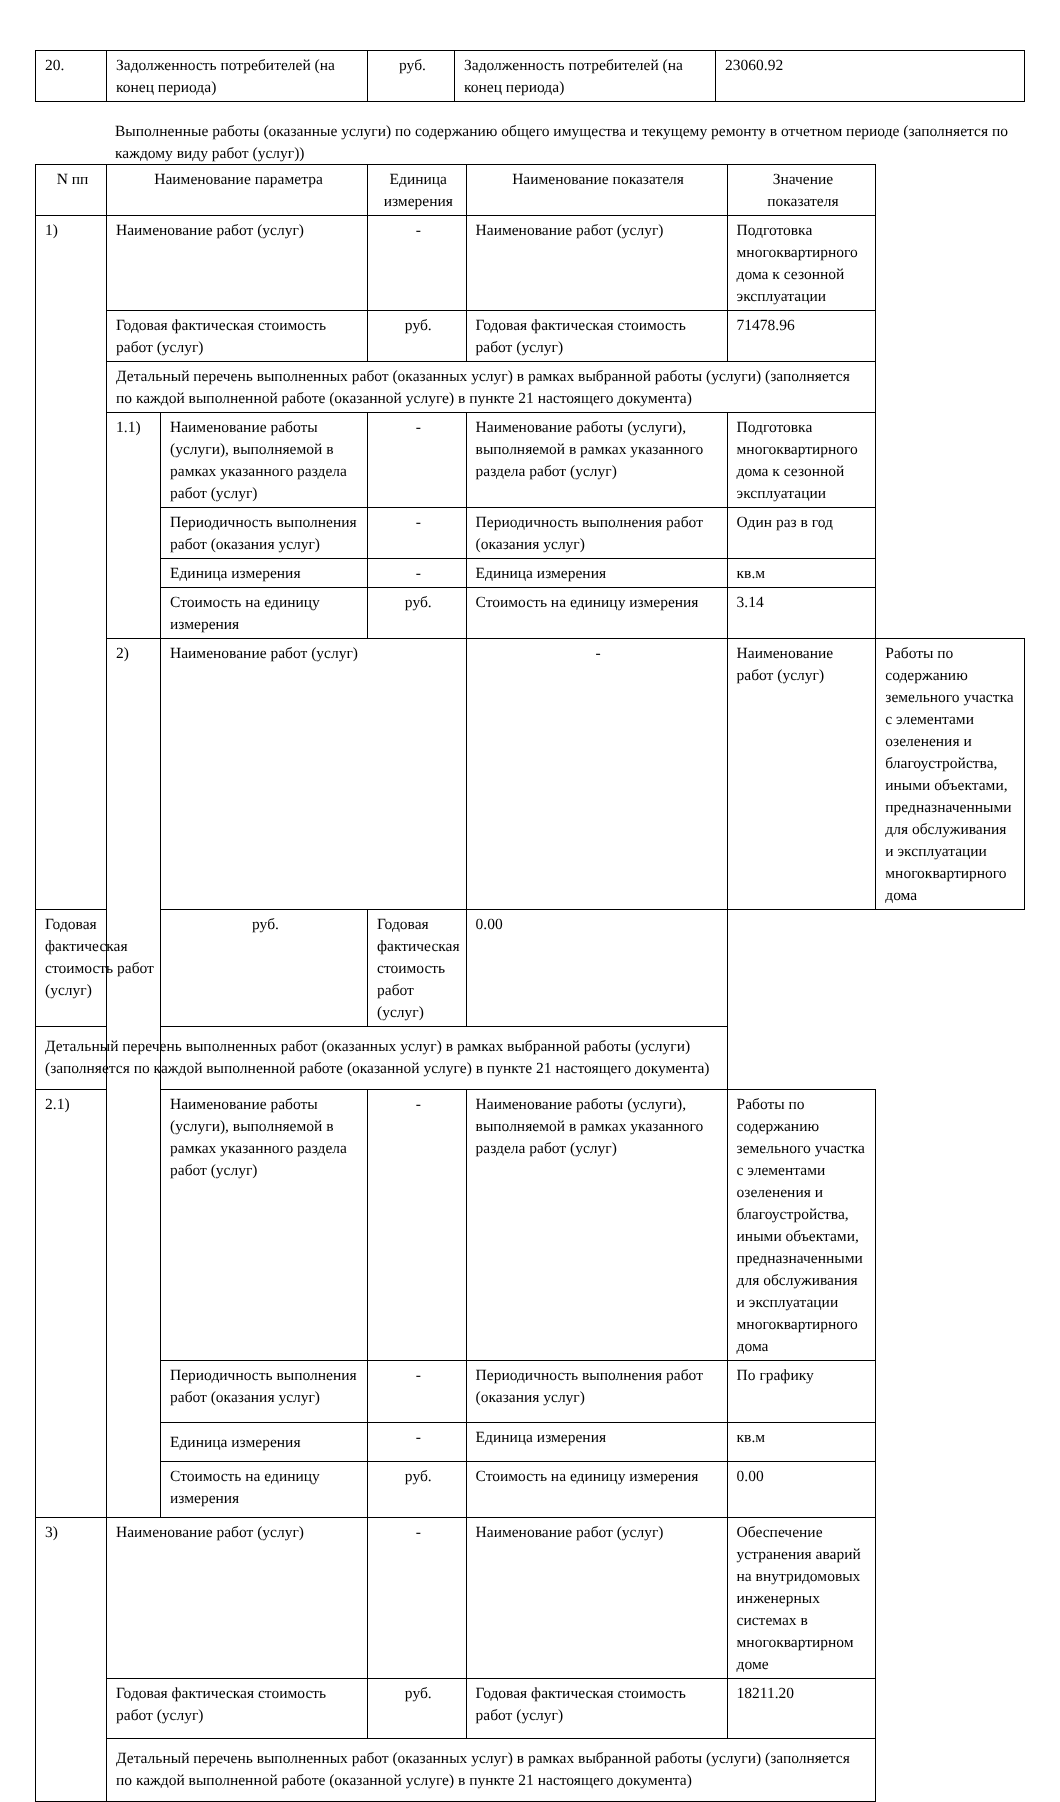| 20. | Задолженность потребителей (на конец периода) | руб. | Задолженность потребителей (на конец периода) | 23060.92 |
Выполненные работы (оказанные услуги) по содержанию общего имущества и текущему ремонту в отчетном периоде (заполняется по каждому виду работ (услуг))
| N пп | Наименование параметра | | Единица измерения | Наименование показателя | Значение показателя | |
| --- | --- | --- | --- | --- | --- | --- |
| 1) | Наименование работ (услуг) | | - | Наименование работ (услуг) | Подготовка многоквартирного дома к сезонной эксплуатации | |
| | Годовая фактическая стоимость работ (услуг) | | руб. | Годовая фактическая стоимость работ (услуг) | 71478.96 | |
| | Детальный перечень выполненных работ (оказанных услуг) в рамках выбранной работы (услуги) (заполняется по каждой выполненной работе (оказанной услуге) в пункте 21 настоящего документа) | | | | | |
| | 1.1) | Наименование работы (услуги), выполняемой в рамках указанного раздела работ (услуг) | - | Наименование работы (услуги), выполняемой в рамках указанного раздела работ (услуг) | Подготовка многоквартирного дома к сезонной эксплуатации | |
| | | Периодичность выполнения работ (оказания услуг) | - | Периодичность выполнения работ (оказания услуг) | Один раз в год | |
| | | Единица измерения | - | Единица измерения | кв.м | |
| | | Стоимость на единицу измерения | руб. | Стоимость на единицу измерения | 3.14 | |
| | 2) | Наименование работ (услуг) | | - | Наименование работ (услуг) | Работы по содержанию земельного участка с элементами озеленения и благоустройства, иными объектами, предназначенными для обслуживания и эксплуатации многоквартирного дома |
| Годовая фактическая стоимость работ (услуг) | | руб. | Годовая фактическая стоимость работ (услуг) | 0.00 | | |
| Детальный перечень выполненных работ (оказанных услуг) в рамках выбранной работы (услуги) (заполняется по каждой выполненной работе (оказанной услуге) в пункте 21 настоящего документа) | | | | | | |
| 2.1) | | Наименование работы (услуги), выполняемой в рамках указанного раздела работ (услуг) | - | Наименование работы (услуги), выполняемой в рамках указанного раздела работ (услуг) | Работы по содержанию земельного участка с элементами озеленения и благоустройства, иными объектами, предназначенными для обслуживания и эксплуатации многоквартирного дома | |
| | | Периодичность выполнения работ (оказания услуг) | - | Периодичность выполнения работ (оказания услуг) | По графику | |
| | | Единица измерения | - | Единица измерения | кв.м | |
| | | Стоимость на единицу измерения | руб. | Стоимость на единицу измерения | 0.00 | |
| 3) | Наименование работ (услуг) | | - | Наименование работ (услуг) | Обеспечение устранения аварий на внутридомовых инженерных системах в многоквартирном доме | |
| | Годовая фактическая стоимость работ (услуг) | | руб. | Годовая фактическая стоимость работ (услуг) | 18211.20 | |
| | Детальный перечень выполненных работ (оказанных услуг) в рамках выбранной работы (услуги) (заполняется по каждой выполненной работе (оказанной услуге) в пункте 21 настоящего документа) | | | | | |